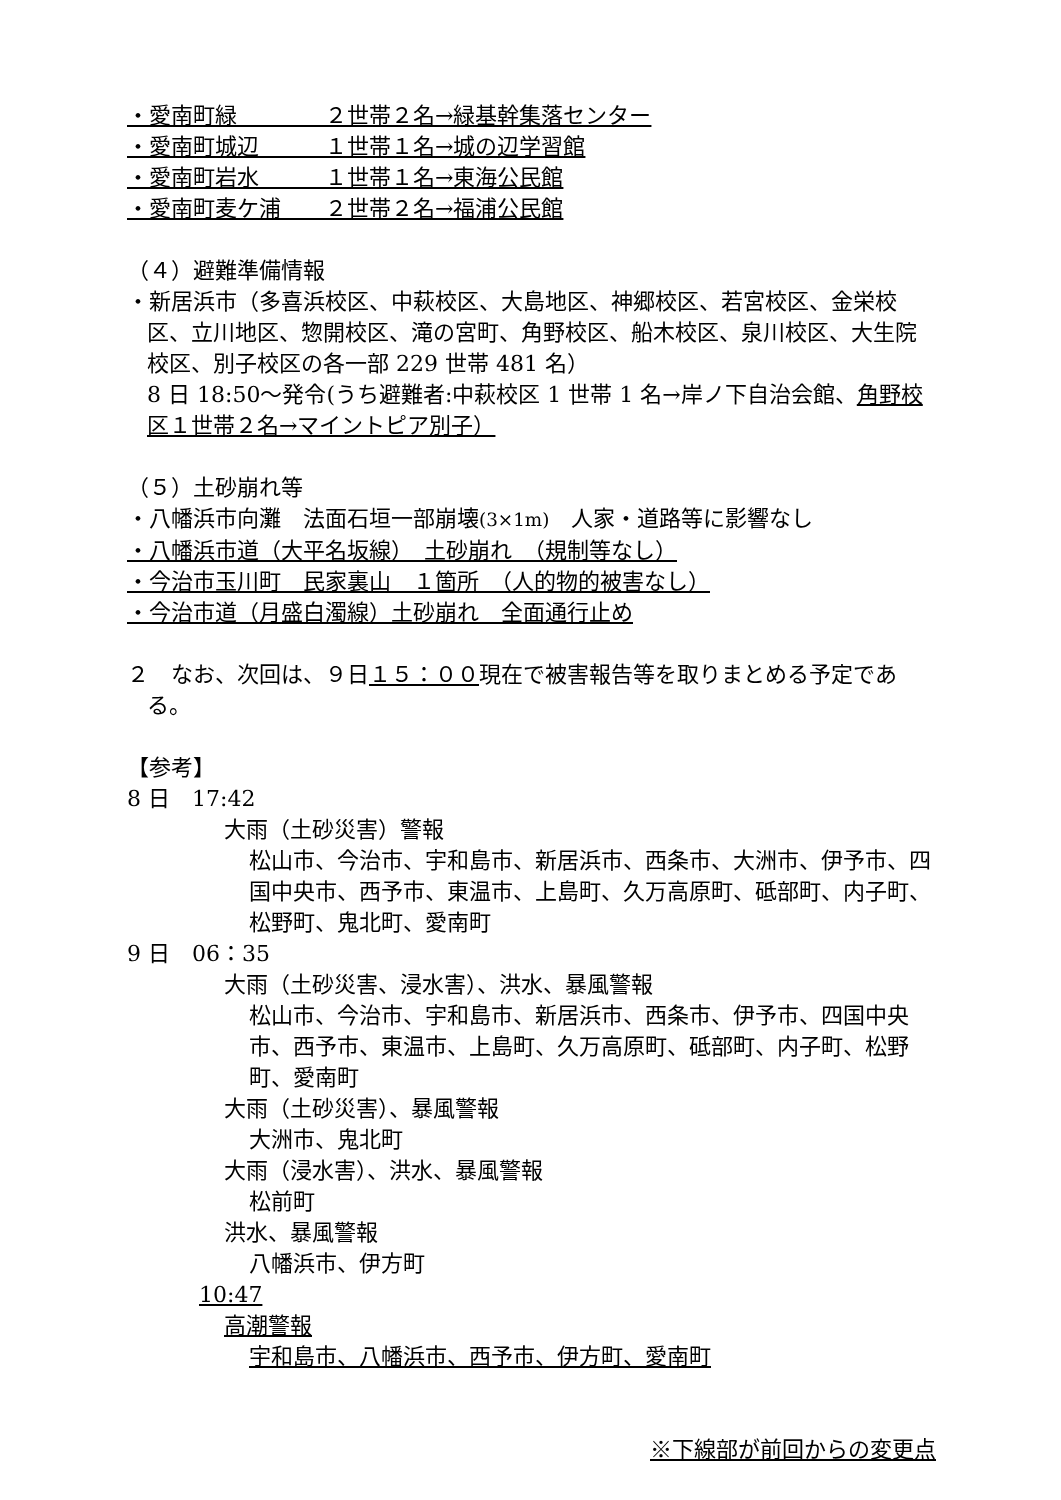・愛南町緑　　　　２世帯２名→緑基幹集落センター
・愛南町城辺　　　１世帯１名→城の辺学習館
・愛南町岩水　　　１世帯１名→東海公民館
・愛南町麦ケ浦　　２世帯２名→福浦公民館
（４）避難準備情報
・新居浜市（多喜浜校区、中萩校区、大島地区、神郷校区、若宮校区、金栄校区、立川地区、惣開校区、滝の宮町、角野校区、船木校区、泉川校区、大生院校区、別子校区の各一部 229 世帯 481 名）
8 日 18:50～発令(うち避難者:中萩校区 1 世帯 1 名→岸ノ下自治会館、角野校区１世帯２名→マイントピア別子）
（５）土砂崩れ等
・八幡浜市向灘　法面石垣一部崩壊(3×1m)　人家・道路等に影響なし
・八幡浜市道（大平名坂線）　土砂崩れ　（規制等なし）
・今治市玉川町　民家裏山　１箇所　（人的物的被害なし）
・今治市道（月盛白濁線）土砂崩れ　全面通行止め
２　なお、次回は、９日１５：００現在で被害報告等を取りまとめる予定である。
【参考】
8 日　17:42
大雨（土砂災害）警報
松山市、今治市、宇和島市、新居浜市、西条市、大洲市、伊予市、四国中央市、西予市、東温市、上島町、久万高原町、砥部町、内子町、松野町、鬼北町、愛南町
9 日　06：35
大雨（土砂災害、浸水害）、洪水、暴風警報
松山市、今治市、宇和島市、新居浜市、西条市、伊予市、四国中央市、西予市、東温市、上島町、久万高原町、砥部町、内子町、松野町、愛南町
大雨（土砂災害）、暴風警報
大洲市、鬼北町
大雨（浸水害）、洪水、暴風警報
松前町
洪水、暴風警報
八幡浜市、伊方町
10:47
高潮警報
宇和島市、八幡浜市、西予市、伊方町、愛南町
※下線部が前回からの変更点